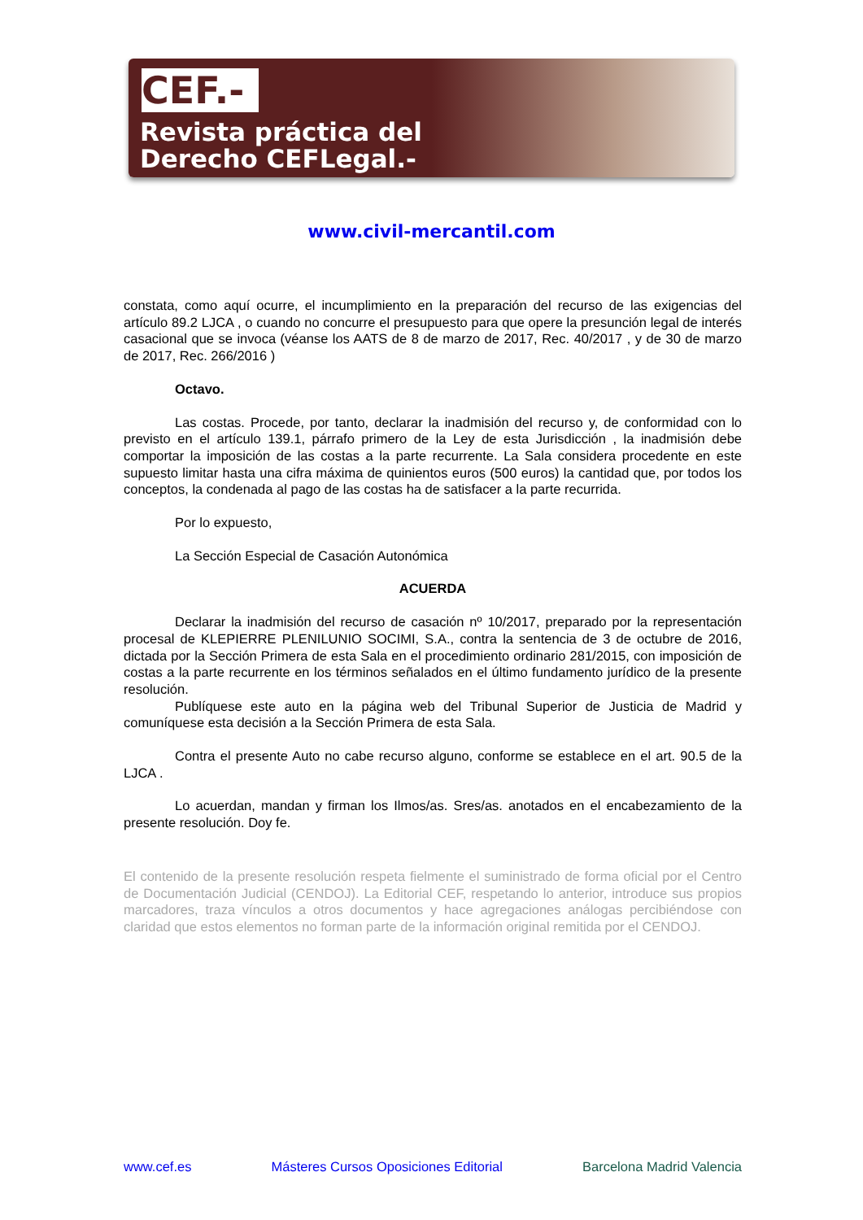CEF.-
Revista práctica del
Derecho CEFLegal.-
www.civil-mercantil.com
constata, como aquí ocurre, el incumplimiento en la preparación del recurso de las exigencias del artículo 89.2 LJCA , o cuando no concurre el presupuesto para que opere la presunción legal de interés casacional que se invoca (véanse los AATS de 8 de marzo de 2017, Rec. 40/2017 , y de 30 de marzo de 2017, Rec. 266/2016 )
Octavo.
Las costas. Procede, por tanto, declarar la inadmisión del recurso y, de conformidad con lo previsto en el artículo 139.1, párrafo primero de la Ley de esta Jurisdicción , la inadmisión debe comportar la imposición de las costas a la parte recurrente. La Sala considera procedente en este supuesto limitar hasta una cifra máxima de quinientos euros (500 euros) la cantidad que, por todos los conceptos, la condenada al pago de las costas ha de satisfacer a la parte recurrida.
Por lo expuesto,
La Sección Especial de Casación Autonómica
ACUERDA
Declarar la inadmisión del recurso de casación nº 10/2017, preparado por la representación procesal de KLEPIERRE PLENILUNIO SOCIMI, S.A., contra la sentencia de 3 de octubre de 2016, dictada por la Sección Primera de esta Sala en el procedimiento ordinario 281/2015, con imposición de costas a la parte recurrente en los términos señalados en el último fundamento jurídico de la presente resolución.
Publíquese este auto en la página web del Tribunal Superior de Justicia de Madrid y comuníquese esta decisión a la Sección Primera de esta Sala.
Contra el presente Auto no cabe recurso alguno, conforme se establece en el art. 90.5 de la LJCA .
Lo acuerdan, mandan y firman los Ilmos/as. Sres/as. anotados en el encabezamiento de la presente resolución. Doy fe.
El contenido de la presente resolución respeta fielmente el suministrado de forma oficial por el Centro de Documentación Judicial (CENDOJ). La Editorial CEF, respetando lo anterior, introduce sus propios marcadores, traza vínculos a otros documentos y hace agregaciones análogas percibiéndose con claridad que estos elementos no forman parte de la información original remitida por el CENDOJ.
www.cef.es Másteres Cursos Oposiciones Editorial Barcelona Madrid Valencia